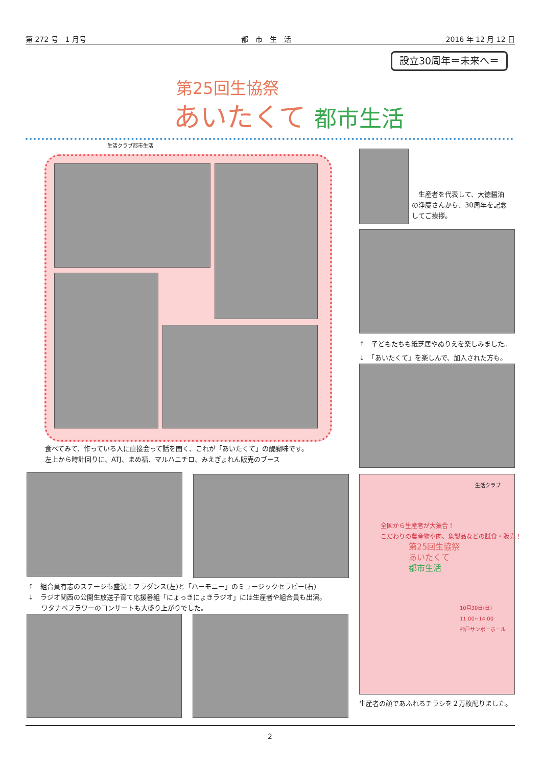第 272 号　1 月号 都　市　生　活 2016 年 12 月 12 日
設立30周年＝未来へ＝
第25回生協祭
あいたくて 都市生活
生活クラブ都市生活
食べてみて、作っている人に直接会って話を聞く、これが「あいたくて」の醍醐味です。
左上から時計回りに、ATJ、まめ福、マルハニチロ、みえぎょれん販売のブース
　生産者を代表して、大徳醤油
の浄慶さんから、30周年を記念
してご挨拶。
↑　子どもたちも紙芝居やぬりえを楽しみました。
↓　「あいたくて」を楽しんで、加入された方も。
全国から生産者が大集合！
こだわりの農産物や肉、魚製品などの試食・販売！
第25回生協祭
あいたくて
都市生活
10月30日(日)
11:00~14:00
神戸サンボーホール
生活クラブ
生産者の顔であふれるチラシを２万枚配りました。
↑　組合員有志のステージも盛況！フラダンス(左)と「ハーモニー」のミュージックセラピー(右)
↓　ラジオ関西の公開生放送子育て応援番組「にょっきにょきラジオ」には生産者や組合員も出演。
　　ワタナベフラワーのコンサートも大盛り上がりでした。
2